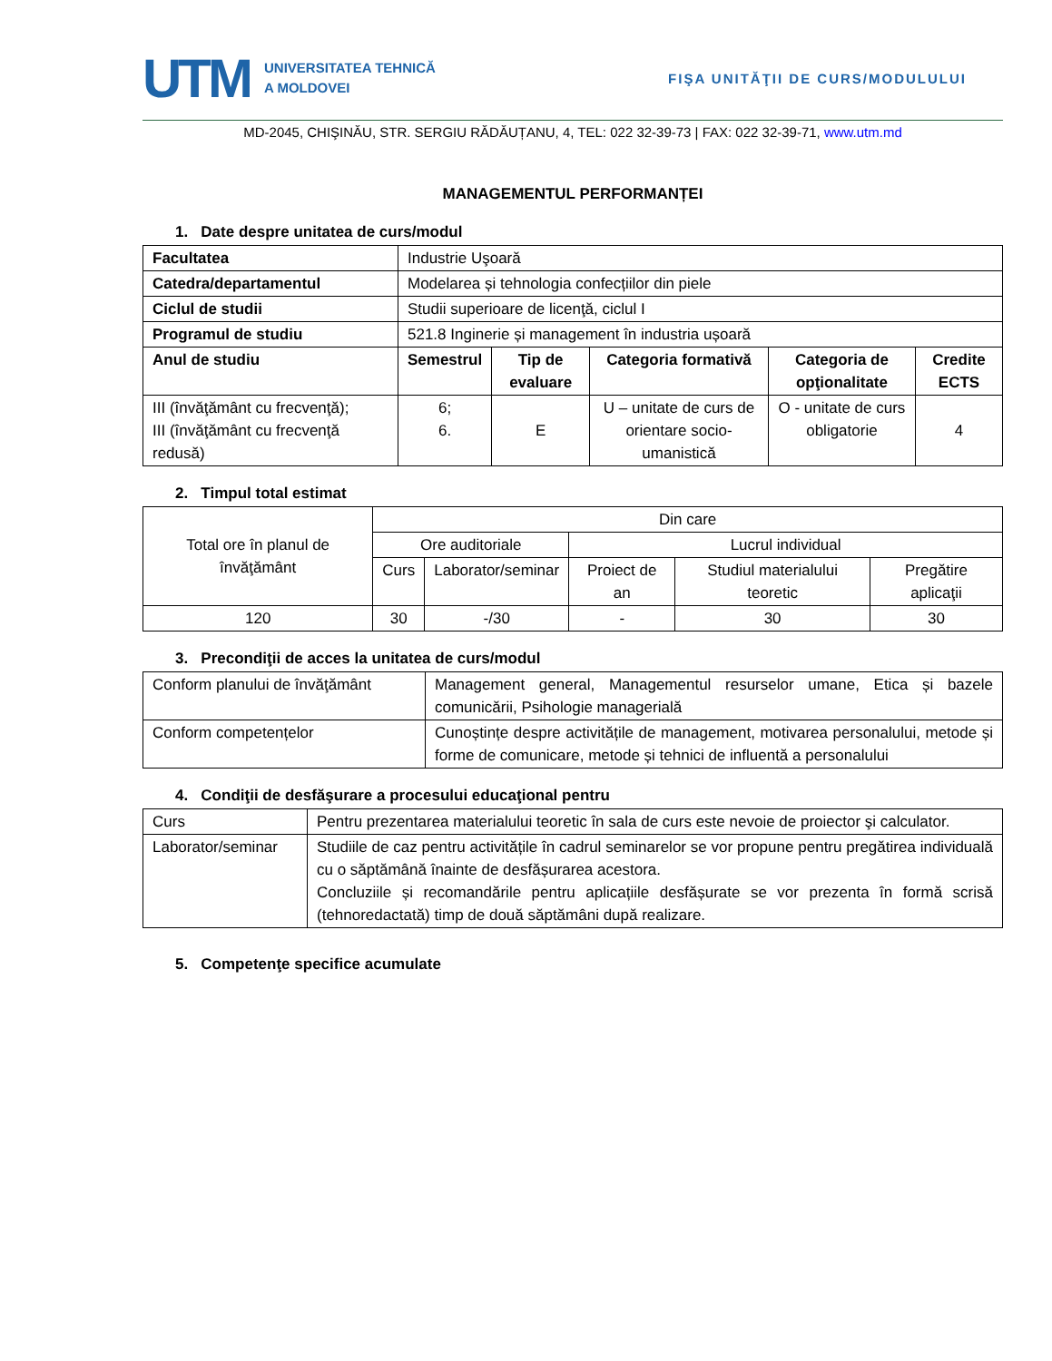UTM
UNIVERSITATEA TEHNICĂ
A MOLDOVEI
FIŞA UNITĂŢII DE CURS/MODULULUI
MD-2045, CHIŞINĂU, STR. SERGIU RĂDĂUȚANU, 4, TEL: 022 32-39-73 | FAX: 022 32-39-71, www.utm.md
MANAGEMENTUL PERFORMANȚEI
1. Date despre unitatea de curs/modul
| Facultatea | Industrie Uşoară | | | | |
| Catedra/departamentul | Modelarea și tehnologia confecțiilor din piele | | | | |
| Ciclul de studii | Studii superioare de licenţă, ciclul I | | | | |
| Programul de studiu | 521.8 Inginerie și management în industria ușoară | | | | |
| Anul de studiu | Semestrul | Tip de evaluare | Categoria formativă | Categoria de opţionalitate | Credite ECTS |
| III (învăţământ cu frecvenţă); III (învăţământ cu frecvenţă redusă) | 6; 6. | E | U – unitate de curs de orientare socio-umanistică | O - unitate de curs obligatorie | 4 |
2. Timpul total estimat
| Total ore în planul de învăţământ | Din care | | | | |
| | Ore auditoriale | | Lucrul individual | | |
| | Curs | Laborator/seminar | Proiect de an | Studiul materialului teoretic | Pregătire aplicaţii |
| 120 | 30 | -/30 | - | 30 | 30 |
3. Precondiţii de acces la unitatea de curs/modul
| Conform planului de învăţământ | Management general, Managementul resurselor umane, Etica și bazele comunicării, Psihologie managerială |
| Conform competențelor | Cunoștințe despre activitățile de management, motivarea personalului, metode și forme de comunicare, metode și tehnici de influentă a personalului |
4. Condiţii de desfăşurare a procesului educaţional pentru
| Curs | Pentru prezentarea materialului teoretic în sala de curs este nevoie de proiector şi calculator. |
| Laborator/seminar | Studiile de caz pentru activitățile în cadrul seminarelor se vor propune pentru pregătirea individuală cu o săptămână înainte de desfășurarea acestora. Concluziile și recomandările pentru aplicațiile desfășurate se vor prezenta în formă scrisă (tehnoredactată) timp de două săptămâni după realizare. |
5. Competenţe specifice acumulate